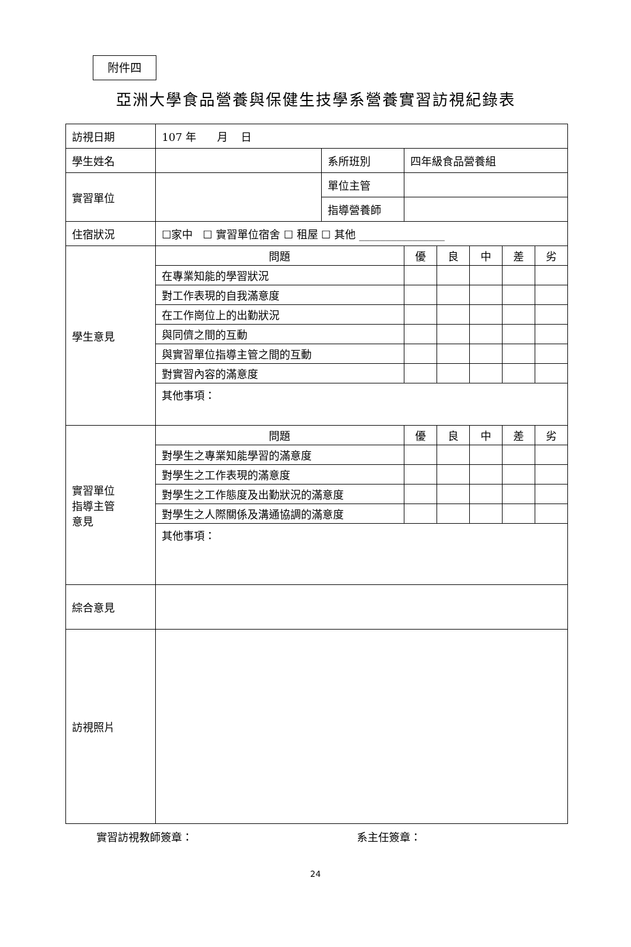附件四
亞洲大學食品營養與保健生技學系營養實習訪視紀錄表
| 訪視日期 | 107 年 月 日 | | | | | | |
| 學生姓名 | | 系所班別 | 四年級食品營養組 | | | | |
| 實習單位 | | 單位主管 | | | | | |
| | | 指導營養師 | | | | | |
| 住宿狀況 | ☐家中 ☐ 實習單位宿舍 ☐ 租屋 ☐ 其他 ________________ | | | | | | |
| 學生意見 | 問題 | | 優 | 良 | 中 | 差 | 劣 |
| | 在專業知能的學習狀況 | | | | | | |
| | 對工作表現的自我滿意度 | | | | | | |
| | 在工作崗位上的出勤狀況 | | | | | | |
| | 與同儕之間的互動 | | | | | | |
| | 與實習單位指導主管之間的互動 | | | | | | |
| | 對實習內容的滿意度 | | | | | | |
| | 其他事項： | | | | | | |
| 實習單位 指導主管 意見 | 問題 | | 優 | 良 | 中 | 差 | 劣 |
| | 對學生之專業知能學習的滿意度 | | | | | | |
| | 對學生之工作表現的滿意度 | | | | | | |
| | 對學生之工作態度及出勤狀況的滿意度 | | | | | | |
| | 對學生之人際關係及溝通協調的滿意度 | | | | | | |
| | 其他事項： | | | | | | |
| 綜合意見 | | | | | | | |
| 訪視照片 | | | | | | | |
實習訪視教師簽章： 系主任簽章：
24